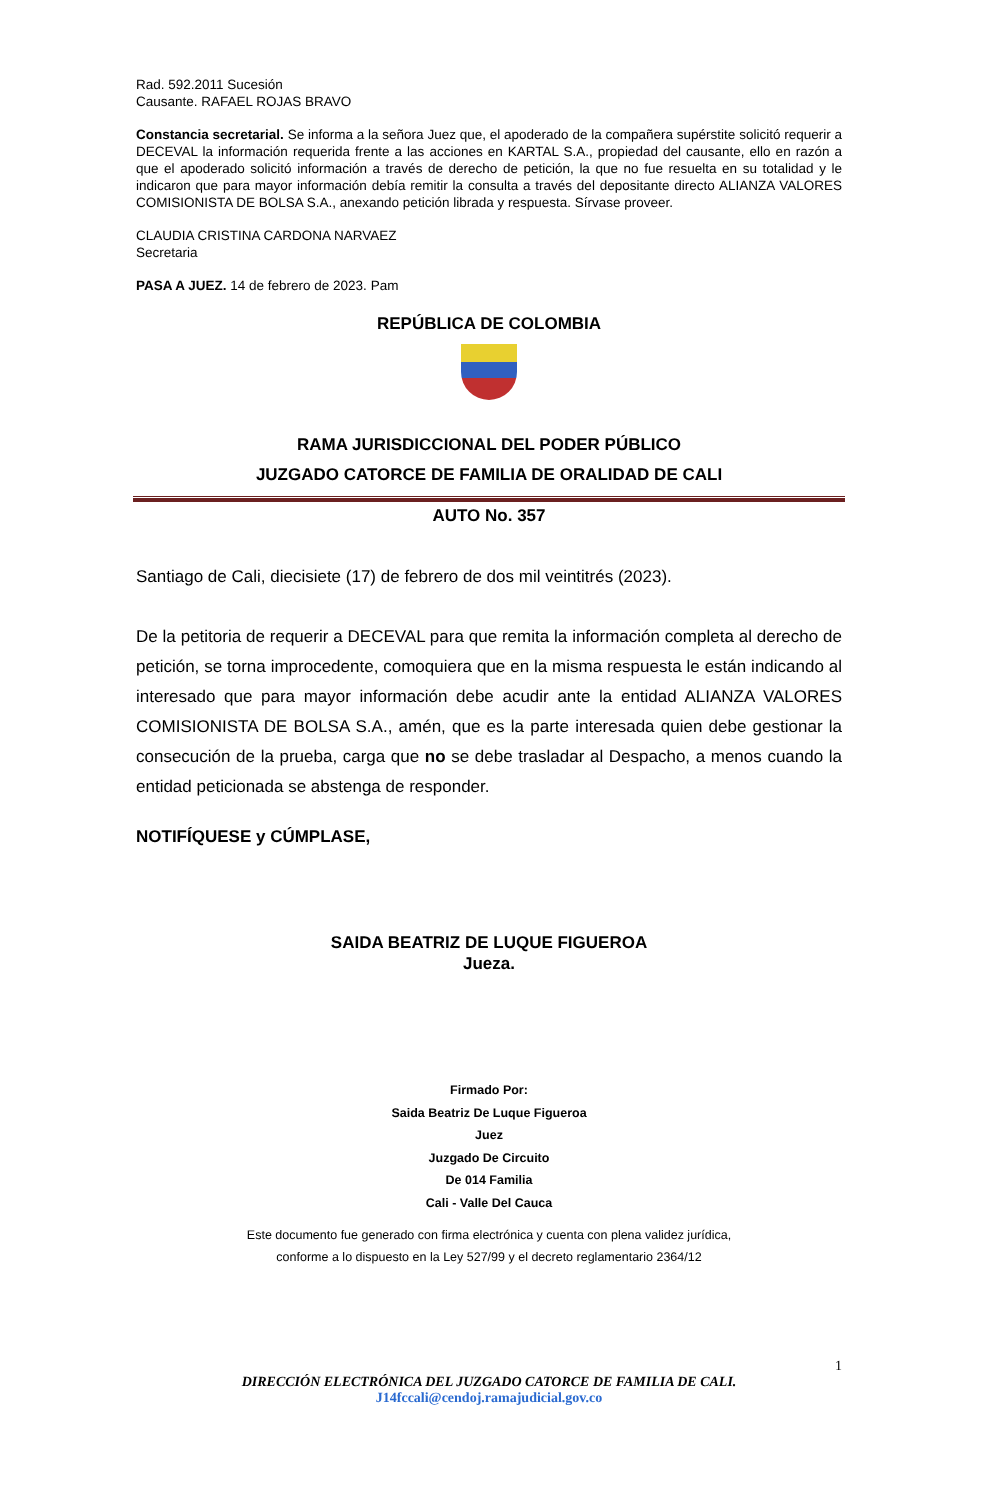Rad. 592.2011 Sucesión
Causante. RAFAEL ROJAS BRAVO
Constancia secretarial. Se informa a la señora Juez que, el apoderado de la compañera supérstite solicitó requerir a DECEVAL la información requerida frente a las acciones en KARTAL S.A., propiedad del causante, ello en razón a que el apoderado solicitó información a través de derecho de petición, la que no fue resuelta en su totalidad y le indicaron que para mayor información debía remitir la consulta a través del depositante directo ALIANZA VALORES COMISIONISTA DE BOLSA S.A., anexando petición librada y respuesta. Sírvase proveer.
CLAUDIA CRISTINA CARDONA NARVAEZ
Secretaria
PASA A JUEZ. 14 de febrero de 2023. Pam
REPÚBLICA DE COLOMBIA
RAMA JURISDICCIONAL DEL PODER PÚBLICO
JUZGADO CATORCE DE FAMILIA DE ORALIDAD DE CALI
AUTO No. 357
Santiago de Cali, diecisiete (17) de febrero de dos mil veintitrés (2023).
De la petitoria de requerir a DECEVAL para que remita la información completa al derecho de petición, se torna improcedente, comoquiera que en la misma respuesta le están indicando al interesado que para mayor información debe acudir ante la entidad ALIANZA VALORES COMISIONISTA DE BOLSA S.A., amén, que es la parte interesada quien debe gestionar la consecución de la prueba, carga que no se debe trasladar al Despacho, a menos cuando la entidad peticionada se abstenga de responder.
NOTIFÍQUESE y CÚMPLASE,
SAIDA BEATRIZ DE LUQUE FIGUEROA
Jueza.
Firmado Por:
Saida Beatriz De Luque Figueroa
Juez
Juzgado De Circuito
De 014 Familia
Cali - Valle Del Cauca
Este documento fue generado con firma electrónica y cuenta con plena validez jurídica,
conforme a lo dispuesto en la Ley 527/99 y el decreto reglamentario 2364/12
1
DIRECCIÓN ELECTRÓNICA DEL JUZGADO CATORCE DE FAMILIA DE CALI.
J14fccali@cendoj.ramajudicial.gov.co